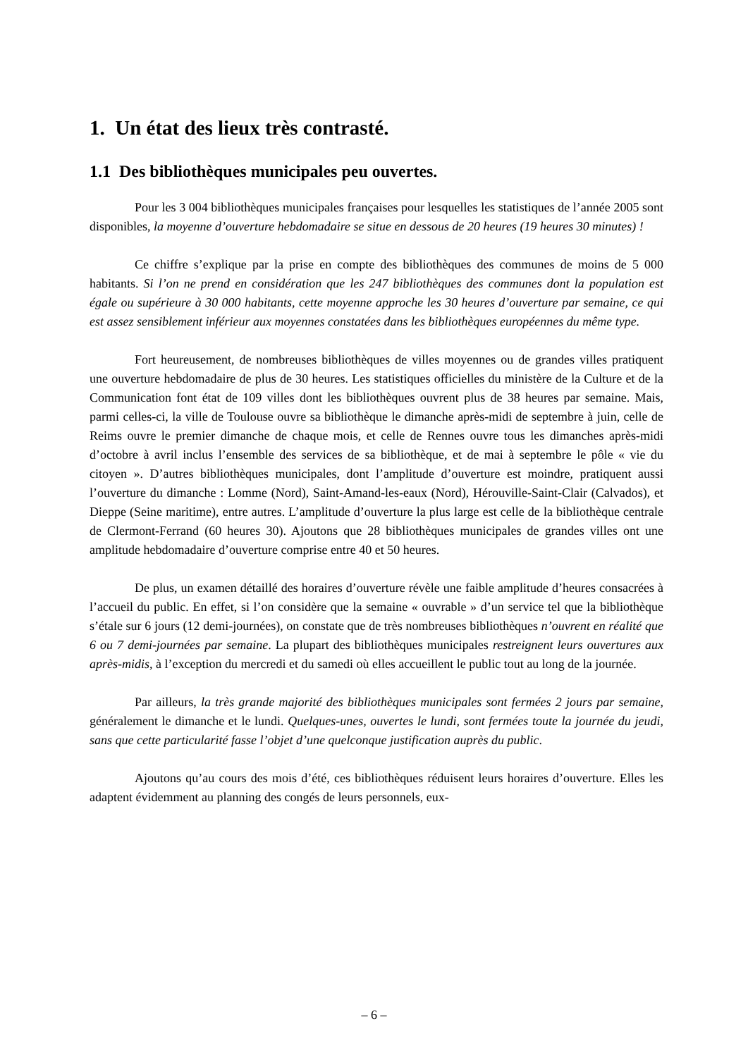1. Un état des lieux très contrasté.
1.1 Des bibliothèques municipales peu ouvertes.
Pour les 3 004 bibliothèques municipales françaises pour lesquelles les statistiques de l’année 2005 sont disponibles, la moyenne d’ouverture hebdomadaire se situe en dessous de 20 heures (19 heures 30 minutes) !
Ce chiffre s’explique par la prise en compte des bibliothèques des communes de moins de 5 000 habitants. Si l’on ne prend en considération que les 247 bibliothèques des communes dont la population est égale ou supérieure à 30 000 habitants, cette moyenne approche les 30 heures d’ouverture par semaine, ce qui est assez sensiblement inférieur aux moyennes constatées dans les bibliothèques européennes du même type.
Fort heureusement, de nombreuses bibliothèques de villes moyennes ou de grandes villes pratiquent une ouverture hebdomadaire de plus de 30 heures. Les statistiques officielles du ministère de la Culture et de la Communication font état de 109 villes dont les bibliothèques ouvrent plus de 38 heures par semaine. Mais, parmi celles-ci, la ville de Toulouse ouvre sa bibliothèque le dimanche après-midi de septembre à juin, celle de Reims ouvre le premier dimanche de chaque mois, et celle de Rennes ouvre tous les dimanches après-midi d’octobre à avril inclus l’ensemble des services de sa bibliothèque, et de mai à septembre le pôle « vie du citoyen ». D’autres bibliothèques municipales, dont l’amplitude d’ouverture est moindre, pratiquent aussi l’ouverture du dimanche : Lomme (Nord), Saint-Amand-les-eaux (Nord), Hérouville-Saint-Clair (Calvados), et Dieppe (Seine maritime), entre autres. L’amplitude d’ouverture la plus large est celle de la bibliothèque centrale de Clermont-Ferrand (60 heures 30). Ajoutons que 28 bibliothèques municipales de grandes villes ont une amplitude hebdomadaire d’ouverture comprise entre 40 et 50 heures.
De plus, un examen détaillé des horaires d’ouverture révèle une faible amplitude d’heures consacrées à l’accueil du public. En effet, si l’on considère que la semaine « ouvrable » d’un service tel que la bibliothèque s’étale sur 6 jours (12 demi-journées), on constate que de très nombreuses bibliothèques n’ouvrent en réalité que 6 ou 7 demi-journées par semaine. La plupart des bibliothèques municipales restreignent leurs ouvertures aux après-midis, à l’exception du mercredi et du samedi où elles accueillent le public tout au long de la journée.
Par ailleurs, la très grande majorité des bibliothèques municipales sont fermées 2 jours par semaine, généralement le dimanche et le lundi. Quelques-unes, ouvertes le lundi, sont fermées toute la journée du jeudi, sans que cette particularité fasse l’objet d’une quelconque justification auprès du public.
Ajoutons qu’au cours des mois d’été, ces bibliothèques réduisent leurs horaires d’ouverture. Elles les adaptent évidemment au planning des congés de leurs personnels, eux-
– 6 –